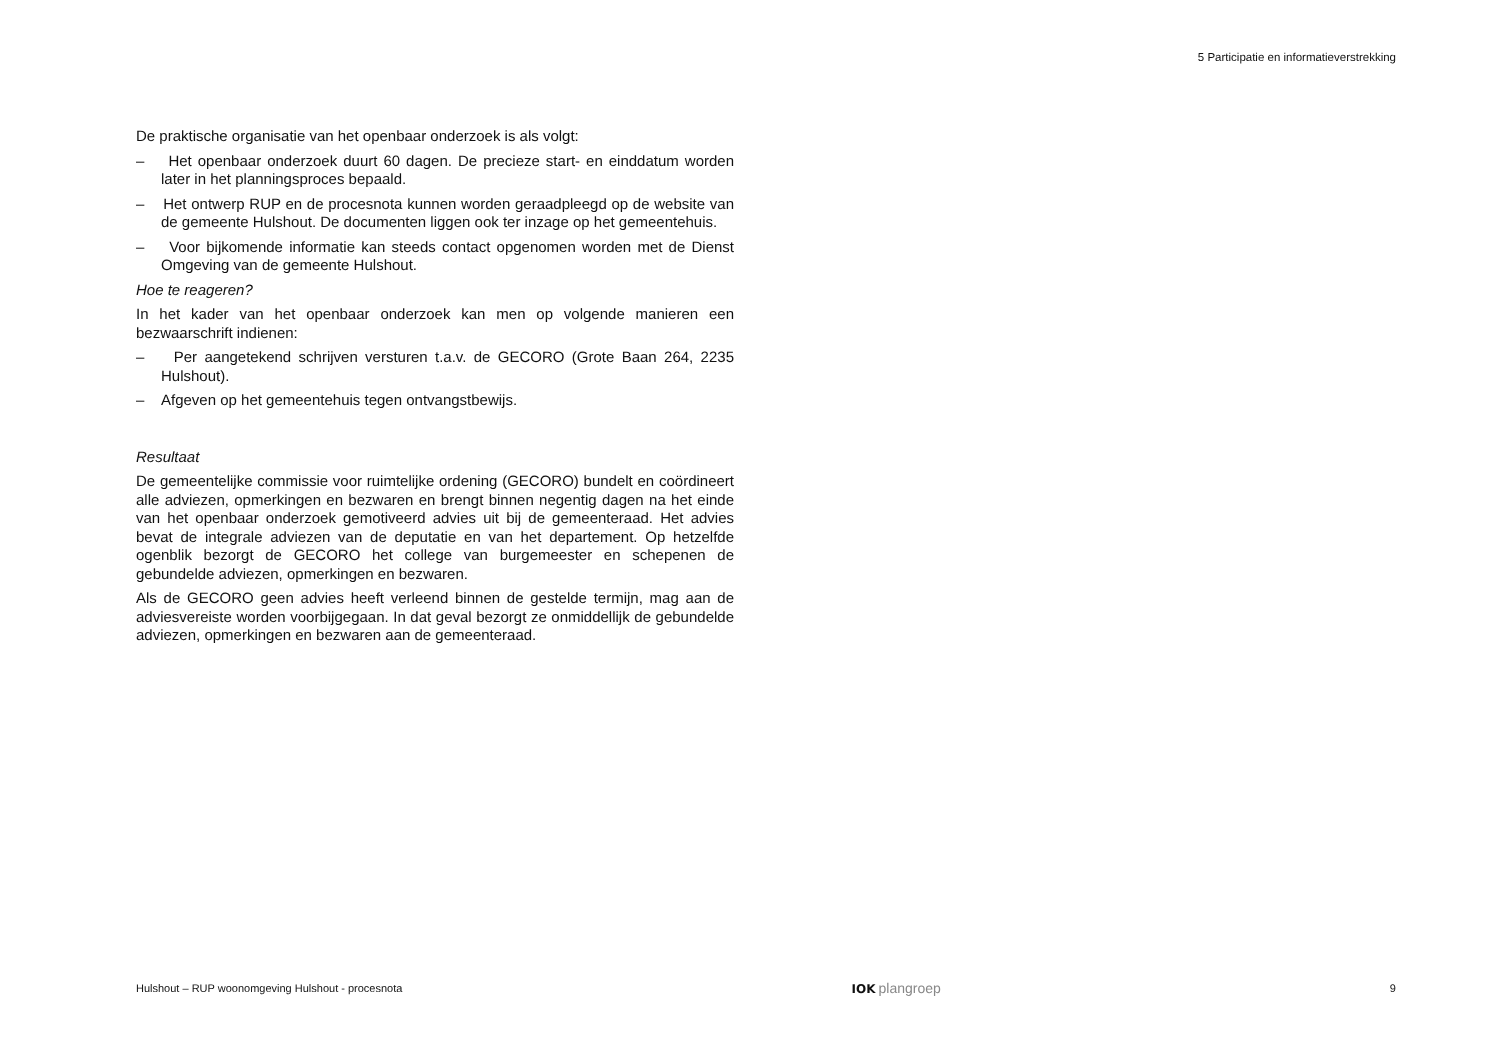5 Participatie en informatieverstrekking
De praktische organisatie van het openbaar onderzoek is als volgt:
– Het openbaar onderzoek duurt 60 dagen. De precieze start- en einddatum worden later in het planningsproces bepaald.
– Het ontwerp RUP en de procesnota kunnen worden geraadpleegd op de website van de gemeente Hulshout. De documenten liggen ook ter inzage op het gemeentehuis.
– Voor bijkomende informatie kan steeds contact opgenomen worden met de Dienst Omgeving van de gemeente Hulshout.
Hoe te reageren?
In het kader van het openbaar onderzoek kan men op volgende manieren een bezwaarschrift indienen:
– Per aangetekend schrijven versturen t.a.v. de GECORO (Grote Baan 264, 2235 Hulshout).
– Afgeven op het gemeentehuis tegen ontvangstbewijs.
Resultaat
De gemeentelijke commissie voor ruimtelijke ordening (GECORO) bundelt en coördineert alle adviezen, opmerkingen en bezwaren en brengt binnen negentig dagen na het einde van het openbaar onderzoek gemotiveerd advies uit bij de gemeenteraad. Het advies bevat de integrale adviezen van de deputatie en van het departement. Op hetzelfde ogenblik bezorgt de GECORO het college van burgemeester en schepenen de gebundelde adviezen, opmerkingen en bezwaren.
Als de GECORO geen advies heeft verleend binnen de gestelde termijn, mag aan de adviesvereiste worden voorbijgegaan. In dat geval bezorgt ze onmiddellijk de gebundelde adviezen, opmerkingen en bezwaren aan de gemeenteraad.
Hulshout – RUP woonomgeving Hulshout - procesnota IOK plangroep 9